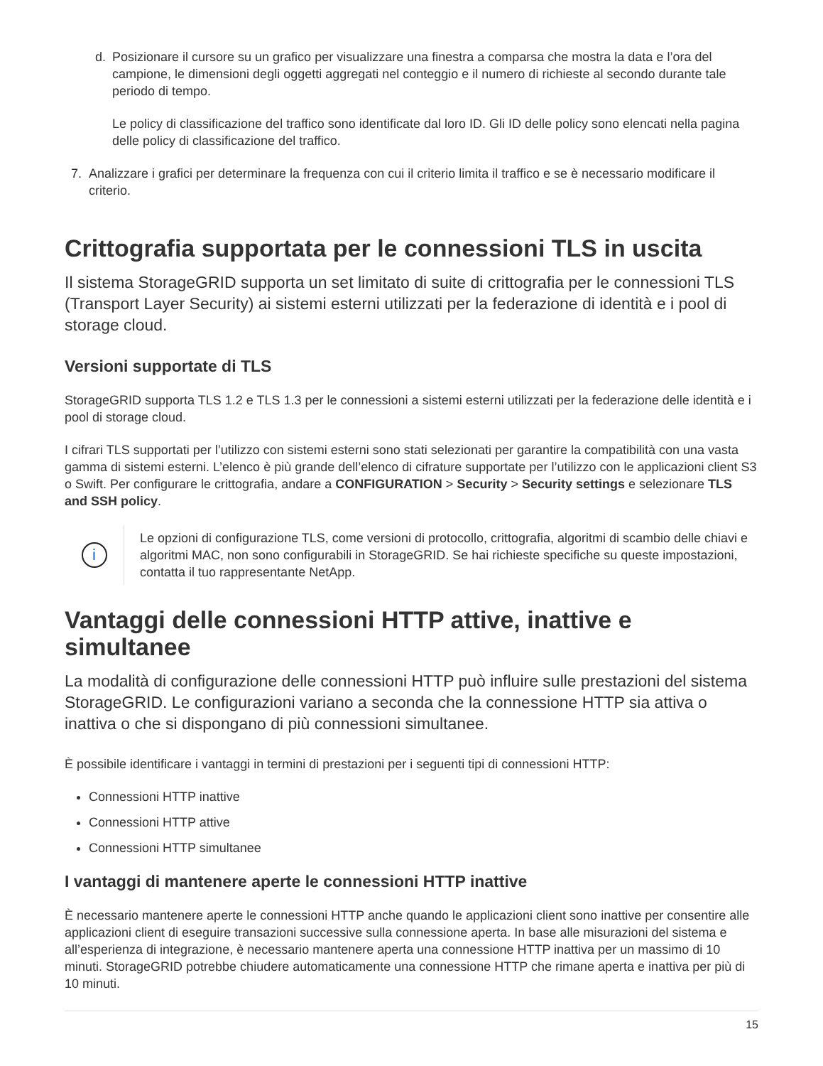d.
Posizionare il cursore su un grafico per visualizzare una finestra a comparsa che mostra la data e l’ora del campione, le dimensioni degli oggetti aggregati nel conteggio e il numero di richieste al secondo durante tale periodo di tempo.
Le policy di classificazione del traffico sono identificate dal loro ID. Gli ID delle policy sono elencati nella pagina delle policy di classificazione del traffico.
7.
Analizzare i grafici per determinare la frequenza con cui il criterio limita il traffico e se è necessario modificare il criterio.
Crittografia supportata per le connessioni TLS in uscita
Il sistema StorageGRID supporta un set limitato di suite di crittografia per le connessioni TLS (Transport Layer Security) ai sistemi esterni utilizzati per la federazione di identità e i pool di storage cloud.
Versioni supportate di TLS
StorageGRID supporta TLS 1.2 e TLS 1.3 per le connessioni a sistemi esterni utilizzati per la federazione delle identità e i pool di storage cloud.
I cifrari TLS supportati per l’utilizzo con sistemi esterni sono stati selezionati per garantire la compatibilità con una vasta gamma di sistemi esterni. L’elenco è più grande dell’elenco di cifrature supportate per l’utilizzo con le applicazioni client S3 o Swift. Per configurare le crittografia, andare a CONFIGURATION > Security > Security settings e selezionare TLS and SSH policy.
i
Le opzioni di configurazione TLS, come versioni di protocollo, crittografia, algoritmi di scambio delle chiavi e algoritmi MAC, non sono configurabili in StorageGRID. Se hai richieste specifiche su queste impostazioni, contatta il tuo rappresentante NetApp.
Vantaggi delle connessioni HTTP attive, inattive e simultanee
La modalità di configurazione delle connessioni HTTP può influire sulle prestazioni del sistema StorageGRID. Le configurazioni variano a seconda che la connessione HTTP sia attiva o inattiva o che si dispongano di più connessioni simultanee.
È possibile identificare i vantaggi in termini di prestazioni per i seguenti tipi di connessioni HTTP:
Connessioni HTTP inattive
Connessioni HTTP attive
Connessioni HTTP simultanee
I vantaggi di mantenere aperte le connessioni HTTP inattive
È necessario mantenere aperte le connessioni HTTP anche quando le applicazioni client sono inattive per consentire alle applicazioni client di eseguire transazioni successive sulla connessione aperta. In base alle misurazioni del sistema e all’esperienza di integrazione, è necessario mantenere aperta una connessione HTTP inattiva per un massimo di 10 minuti. StorageGRID potrebbe chiudere automaticamente una connessione HTTP che rimane aperta e inattiva per più di 10 minuti.
15